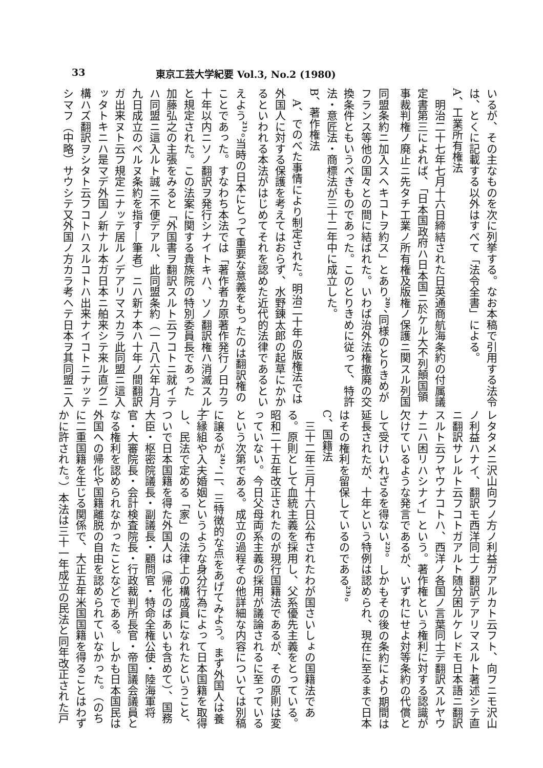33 東京工芸大学紀要 Vol.3, No.2 (1980)
いるが、その主なものを次に列挙する。なお本稿で引用する法令
は、とくに記載する以外はすべて「法令全書」による。
A、工業所有権法
　明治二十七年七月十六日締結された日英通商航海条約の付属議
定書第三によれば、「日本国政府ハ日本国ニ於ケル大不列顛国領
事裁判権ノ廃止ニ先タチ工業ノ所有権及版権ノ保護ニ関スル列国
同盟条約ニ加入スヘキコトヲ約ス」とあり<sup>20)</sup>、同様のとりきめが
フランス等他の国々との間に結ばれた。いわば治外法権撤廃の交
換条件ともいうべきものであった。このとりきめに従って、特許
法・意匠法・商標法が三十二年中に成立した。
B、著作権法
　A、でのべた事情により制定された。明治二十年の版権法では
外国人に対する保護を考えてはおらず、水野錬太郎の起草にかか
るといわれる本法がはじめてそれを認めた近代的法律であるとい
えよう<sup>21)</sup>。当時の日本にとって重要な意義をもったのは翻訳権の
ことであった。すなわち本法では「著作者カ原著作発行ノ日カラ
十年以内ニソノ翻訳ヲ発行シナイトキハ、ソノ翻訳権ハ消滅スル」
と規定された。この法案に関する貴族院の特別委員長であった
加藤弘之の主張をみると「外国書ヲ翻訳スルト云フコトニ就イテ
ハ同盟ニ這入ルト誠ニ不便デアル、此同盟条約（一八八六年九月
九日成立のベルヌ条約を指す―筆者）ニハ新ナ本ハ十年ノ間翻訳
ガ出来ヌト云フ規定ニナッテ居ルノデアリマスカラ此同盟ニ這入
ッタトキニハ是マデ外国ノ新ナル本ガ日本ニ舶来シテ来ル直グニ
構ハズ翻訳ヲシタト云フコトハスルコトハ出来ナイコトニナッテ
シマフ（中略）サウシテ又外国ノ方カラ考ヘテ日本ヲ其同盟ニ入
レタタメニ沢山向フノ方ノ利益ガアルカト云フト、向フニモ沢山
ノ利益ハナイ、翻訳モ西洋同士ノ翻訳デアリマスルト著述シテ直
ニ翻訳サレルト云フコトガアルト随分困ルケレドモ日本語ニ翻訳
スルト云フヤウナコトハ、西洋ノ各国ノ言葉同士デ翻訳スルヤウ
ナニハ困リハシナイ」という。著作権という権利に対する認識が
欠けているような発言であるが、いずれにせよ対等条約の代償と
して受けいれざるを得ない<sup>22)</sup>。しかもその後の条約により期間は
延長されたが、十年という特例は認められ、現在に至るまで日本
はその権利を留保しているのである<sup>23)</sup>。
C、国籍法
　三十二年三月十六日公布されたわが国さいしょの国籍法であ
る。原則として血統主義を採用し、父系優先主義をとっている。
昭和二十五年改正されたのが現行国籍法であるが、その原則は変
っていない。今日父母両系主義の採用が議論されるに至っている
という次第である。成立の過程その他詳細な内容については別稿
に譲るが<sup>24)</sup>、二、三特徴的な点をあげてみよう。まず外国人は養
子縁組や入夫婚姻というような身分行為によって日本国籍を取得
し、民法で定める「家」の法律上の構成員になれたということ、
ついで日本国籍を得た外国人は（帰化のばあいも含めて）、国務
大臣・枢密院議長・副議長・顧問官・特命全権公使・陸海軍将
官・大審院長・会計検査院長・行政裁判所長官・帝国議会議員と
なる権利を認められなかったことなどである。しかも日本国民は
外国への帰化や国籍離脱の自由を認められていなかった。（のち
に二重国籍を生じる関係で、大正五年米国国籍を得ることはわず
かに許された。）本法は三十一年成立の民法と同年改正された戸